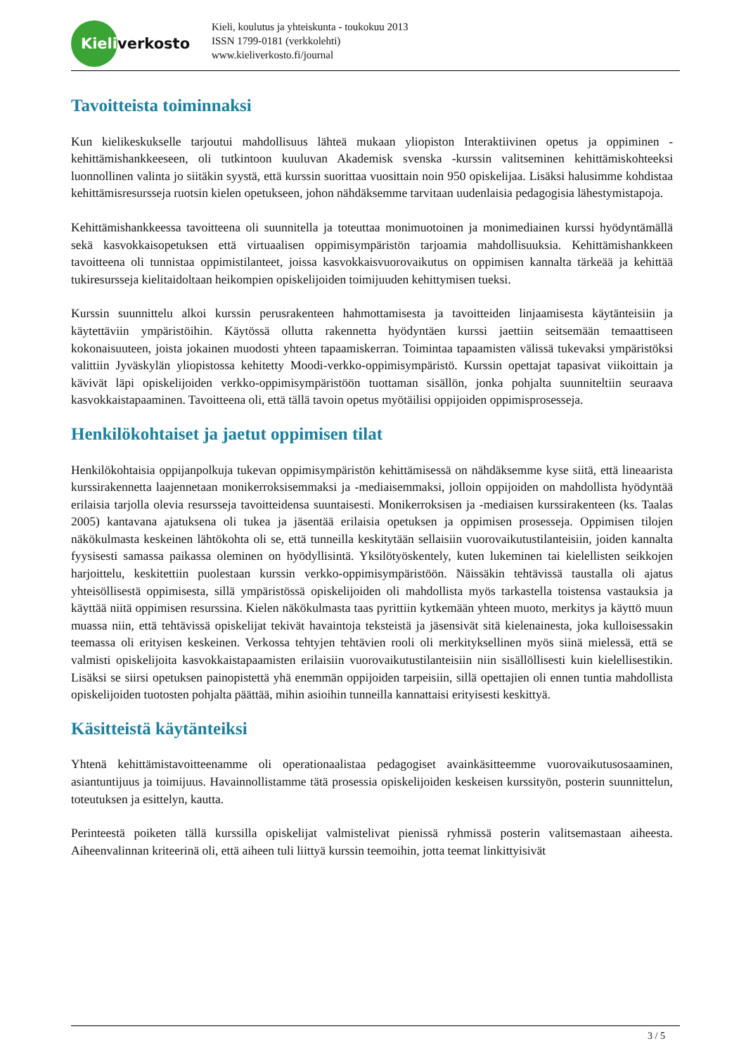Kieli
verkosto
Kieli, koulutus ja yhteiskunta - toukokuu 2013
ISSN 1799-0181 (verkkolehti)
www.kieliverkosto.fi/journal
Tavoitteista toiminnaksi
Kun kielikeskukselle tarjoutui mahdollisuus lähteä mukaan yliopiston Interaktiivinen opetus ja oppiminen -kehittämishankkeeseen, oli tutkintoon kuuluvan Akademisk svenska -kurssin valitseminen kehittämiskohteeksi luonnollinen valinta jo siitäkin syystä, että kurssin suorittaa vuosittain noin 950 opiskelijaa. Lisäksi halusimme kohdistaa kehittämisresursseja ruotsin kielen opetukseen, johon nähdäksemme tarvitaan uudenlaisia pedagogisia lähestymistapoja.
Kehittämishankkeessa tavoitteena oli suunnitella ja toteuttaa monimuotoinen ja monimediainen kurssi hyödyntämällä sekä kasvokkaisopetuksen että virtuaalisen oppimisympäristön tarjoamia mahdollisuuksia. Kehittämishankkeen tavoitteena oli tunnistaa oppimistilanteet, joissa kasvokkaisvuorovaikutus on oppimisen kannalta tärkeää ja kehittää tukiresursseja kielitaidoltaan heikompien opiskelijoiden toimijuuden kehittymisen tueksi.
Kurssin suunnittelu alkoi kurssin perusrakenteen hahmottamisesta ja tavoitteiden linjaamisesta käytänteisiin ja käytettäviin ympäristöihin. Käytössä ollutta rakennetta hyödyntäen kurssi jaettiin seitsemään temaattiseen kokonaisuuteen, joista jokainen muodosti yhteen tapaamiskerran. Toimintaa tapaamisten välissä tukevaksi ympäristöksi valittiin Jyväskylän yliopistossa kehitetty Moodi-verkko-oppimisympäristö. Kurssin opettajat tapasivat viikoittain ja kävivät läpi opiskelijoiden verkko-oppimisympäristöön tuottaman sisällön, jonka pohjalta suunniteltiin seuraava kasvokkaistapaaminen. Tavoitteena oli, että tällä tavoin opetus myötäilisi oppijoiden oppimisprosesseja.
Henkilökohtaiset ja jaetut oppimisen tilat
Henkilökohtaisia oppijanpolkuja tukevan oppimisympäristön kehittämisessä on nähdäksemme kyse siitä, että lineaarista kurssirakennetta laajennetaan monikerroksisemmaksi ja -mediaisemmaksi, jolloin oppijoiden on mahdollista hyödyntää erilaisia tarjolla olevia resursseja tavoitteidensa suuntaisesti. Monikerroksisen ja -mediaisen kurssirakenteen (ks. Taalas 2005) kantavana ajatuksena oli tukea ja jäsentää erilaisia opetuksen ja oppimisen prosesseja. Oppimisen tilojen näkökulmasta keskeinen lähtökohta oli se, että tunneilla keskitytään sellaisiin vuorovaikutustilanteisiin, joiden kannalta fyysisesti samassa paikassa oleminen on hyödyllisintä. Yksilötyöskentely, kuten lukeminen tai kielellisten seikkojen harjoittelu, keskitettiin puolestaan kurssin verkko-oppimisympäristöön. Näissäkin tehtävissä taustalla oli ajatus yhteisöllisestä oppimisesta, sillä ympäristössä opiskelijoiden oli mahdollista myös tarkastella toistensa vastauksia ja käyttää niitä oppimisen resurssina. Kielen näkökulmasta taas pyrittiin kytkemään yhteen muoto, merkitys ja käyttö muun muassa niin, että tehtävissä opiskelijat tekivät havaintoja teksteistä ja jäsensivät sitä kielenainesta, joka kulloisessakin teemassa oli erityisen keskeinen. Verkossa tehtyjen tehtävien rooli oli merkityksellinen myös siinä mielessä, että se valmisti opiskelijoita kasvokkaistapaamisten erilaisiin vuorovaikutustilanteisiin niin sisällöllisesti kuin kielellisestikin. Lisäksi se siirsi opetuksen painopistettä yhä enemmän oppijoiden tarpeisiin, sillä opettajien oli ennen tuntia mahdollista opiskelijoiden tuotosten pohjalta päättää, mihin asioihin tunneilla kannattaisi erityisesti keskittyä.
Käsitteistä käytänteiksi
Yhtenä kehittämistavoitteenamme oli operationaalistaa pedagogiset avainkäsitteemme vuorovaikutusosaaminen, asiantuntijuus ja toimijuus. Havainnollistamme tätä prosessia opiskelijoiden keskeisen kurssityön, posterin suunnittelun, toteutuksen ja esittelyn, kautta.
Perinteestä poiketen tällä kurssilla opiskelijat valmistelivat pienissä ryhmissä posterin valitsemastaan aiheesta. Aiheenvalinnan kriteerinä oli, että aiheen tuli liittyä kurssin teemoihin, jotta teemat linkittyisivät
3 / 5